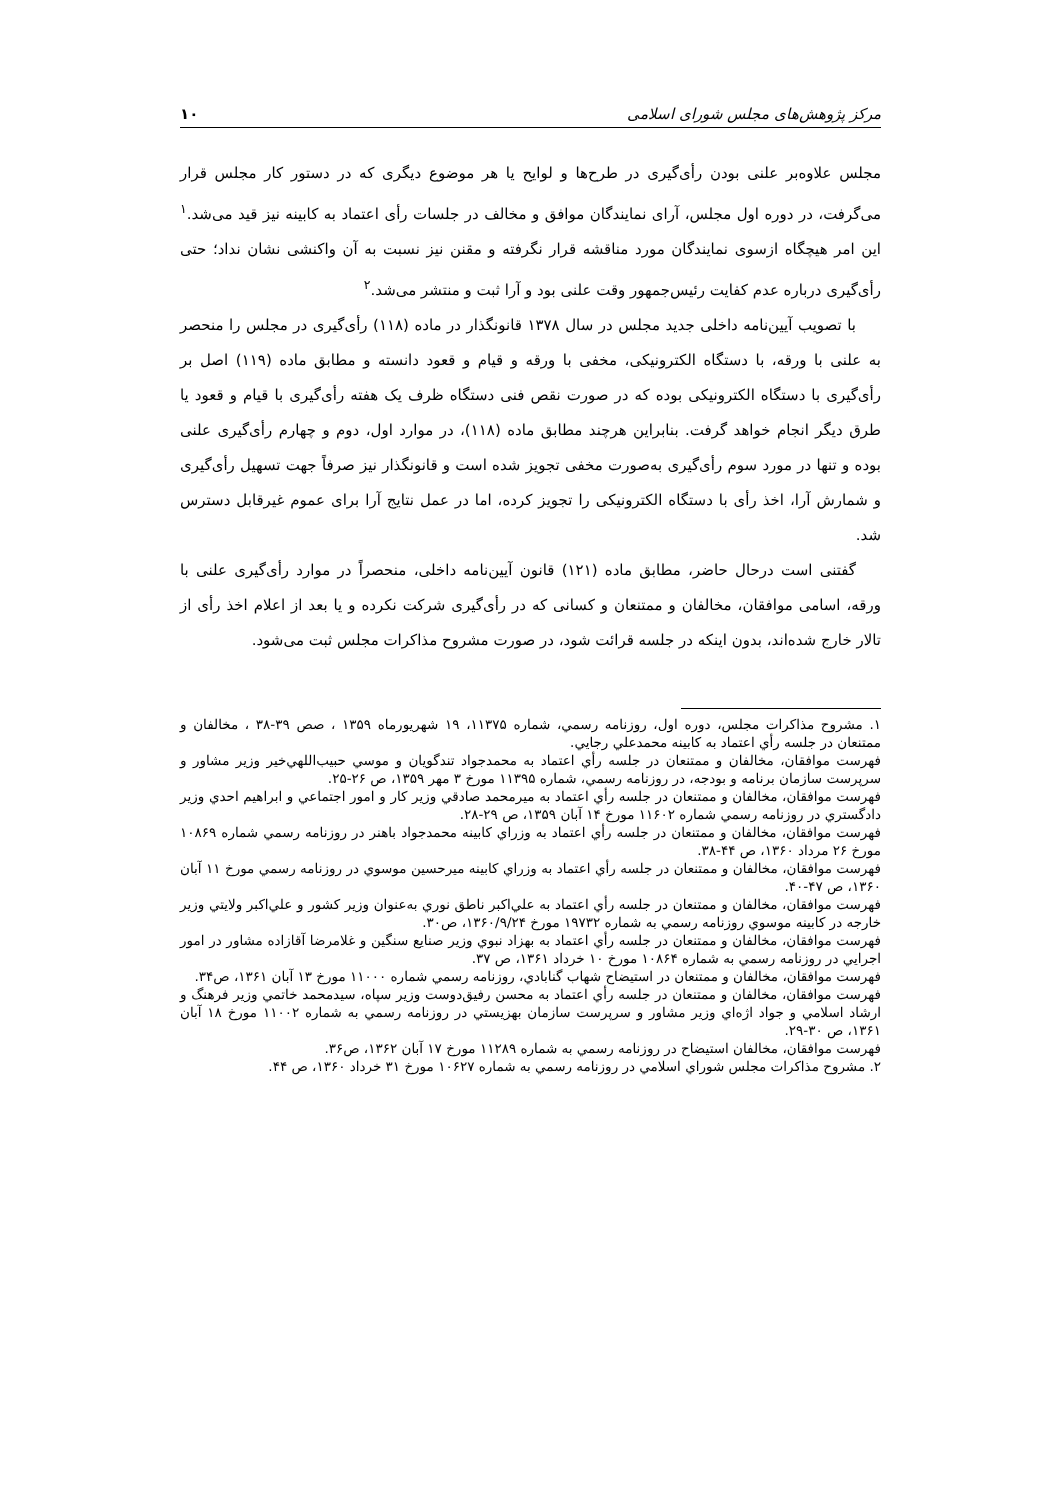مرکز پژوهش‌های مجلس شورای اسلامی ۱۰
مجلس علاوه‌بر علنی بودن رأی‌گیری در طرح‌ها و لوایح یا هر موضوع دیگری که در دستور کار مجلس قرار می‌گرفت، در دوره اول مجلس، آرای نمایندگان موافق و مخالف در جلسات رأی اعتماد به کابینه نیز قید می‌شد.<sup>۱</sup> این امر هیچگاه ازسوی نمایندگان مورد مناقشه قرار نگرفته و مقنن نیز نسبت به آن واکنشی نشان نداد؛ حتی رأی‌گیری درباره عدم کفایت رئیس‌جمهور وقت علنی بود و آرا ثبت و منتشر می‌شد.<sup>۲</sup>
با تصویب آیین‌نامه داخلی جدید مجلس در سال ۱۳۷۸ قانونگذار در ماده (۱۱۸) رأی‌گیری در مجلس را منحصر به علنی با ورقه، با دستگاه الکترونیکی، مخفی با ورقه و قیام و قعود دانسته و مطابق ماده (۱۱۹) اصل بر رأی‌گیری با دستگاه الکترونیکی بوده که در صورت نقص فنی دستگاه ظرف یک هفته رأی‌گیری با قیام و قعود یا طرق دیگر انجام خواهد گرفت. بنابراین هرچند مطابق ماده (۱۱۸)، در موارد اول، دوم و چهارم رأی‌گیری علنی بوده و تنها در مورد سوم رأی‌گیری به‌صورت مخفی تجویز شده است و قانونگذار نیز صرفاً جهت تسهیل رأی‌گیری و شمارش آرا، اخذ رأی با دستگاه الکترونیکی را تجویز کرده، اما در عمل نتایج آرا برای عموم غیرقابل دسترس شد.
گفتنی است درحال حاضر، مطابق ماده (۱۲۱) قانون آیین‌نامه داخلی، منحصراً در موارد رأی‌گیری علنی با ورقه، اسامی موافقان، مخالفان و ممتنعان و کسانی که در رأی‌گیری شرکت نکرده و یا بعد از اعلام اخذ رأی از تالار خارج شده‌اند، بدون اینکه در جلسه قرائت شود، در صورت مشروح مذاکرات مجلس ثبت می‌شود.
۱. مشروح مذاکرات مجلس، دوره اول، روزنامه رسمي، شماره ۱۱۳۷۵، ۱۹ شهریورماه ۱۳۵۹ ، صص ۳۹-۳۸ ، مخالفان و ممتنعان در جلسه رأي اعتماد به كابينه محمدعلي رجايي.
فهرست موافقان، مخالفان و ممتنعان در جلسه رأي اعتماد به محمدجواد تندگويان و موسي حبيب‌اللهي‌خير وزير مشاور و سرپرست سازمان برنامه و بودجه، در روزنامه رسمي، شماره ۱۱۳۹۵ مورخ ۳ مهر ۱۳۵۹، ص ۲۶-۲۵.
فهرست موافقان، مخالفان و ممتنعان در جلسه رأي اعتماد به ميرمحمد صادقي وزير كار و امور اجتماعي و ابراهيم احدي وزير دادگستري در روزنامه رسمي شماره ۱۱۶۰۲ مورخ ۱۴ آبان ۱۳۵۹، ص ۲۹-۲۸.
فهرست موافقان، مخالفان و ممتنعان در جلسه رأي اعتماد به وزراي كابينه محمدجواد باهنر در روزنامه رسمي شماره ۱۰۸۶۹ مورخ ۲۶ مرداد ۱۳۶۰، ص ۴۴-۳۸.
فهرست موافقان، مخالفان و ممتنعان در جلسه رأي اعتماد به وزراي كابينه ميرحسين موسوي در روزنامه رسمي مورخ ۱۱ آبان ۱۳۶۰، ص ۴۷-۴۰.
فهرست موافقان، مخالفان و ممتنعان در جلسه رأي اعتماد به علي‌اكبر ناطق نوري به‌عنوان وزير كشور و علي‌اكبر ولايتي وزير خارجه در كابينه موسوي روزنامه رسمي به شماره ۱۹۷۳۲ مورخ ۱۳۶۰/۹/۲۴، ص۳۰.
فهرست موافقان، مخالفان و ممتنعان در جلسه رأي اعتماد به بهزاد نبوي وزير صنايع سنگين و غلامرضا آقازاده مشاور در امور اجرايي در روزنامه رسمي به شماره ۱۰۸۶۴ مورخ ۱۰ خرداد ۱۳۶۱، ص ۳۷.
فهرست موافقان، مخالفان و ممتنعان در استيضاح شهاب گنابادي، روزنامه رسمي شماره ۱۱۰۰۰ مورخ ۱۳ آبان ۱۳۶۱، ص۳۴.
فهرست موافقان، مخالفان و ممتنعان در جلسه رأي اعتماد به محسن رفيق‌دوست وزير سپاه، سيدمحمد خاتمي وزير فرهنگ و ارشاد اسلامي و جواد اژه‌اي وزير مشاور و سرپرست سازمان بهزيستي در روزنامه رسمي به شماره ۱۱۰۰۲ مورخ ۱۸ آبان ۱۳۶۱، ص ۳۰-۲۹.
فهرست موافقان، مخالفان استيضاح در روزنامه رسمي به شماره ۱۱۲۸۹ مورخ ۱۷ آبان ۱۳۶۲، ص۳۶.
۲. مشروح مذاكرات مجلس شوراي اسلامي در روزنامه رسمي به شماره ۱۰۶۲۷ مورخ ۳۱ خرداد ۱۳۶۰، ص ۴۴.